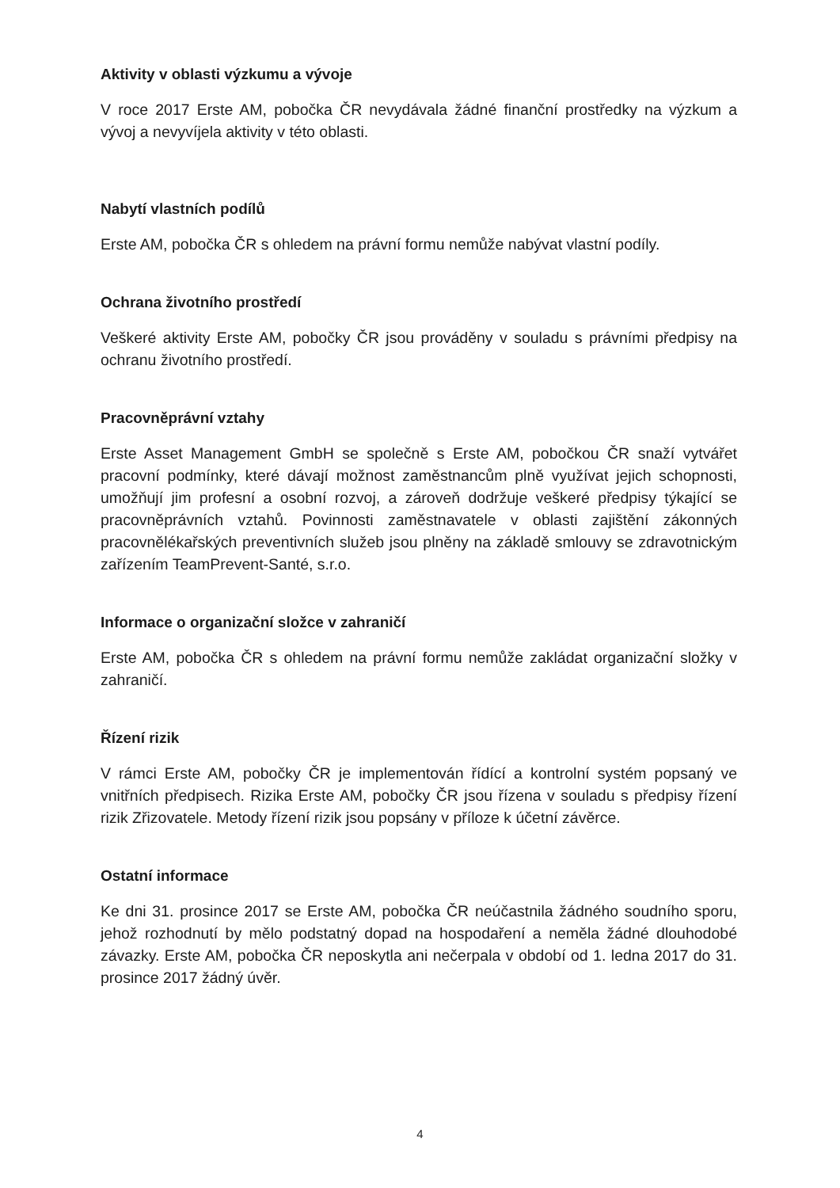Aktivity v oblasti výzkumu a vývoje
V roce 2017 Erste AM, pobočka ČR nevydávala žádné finanční prostředky na výzkum a vývoj a nevyvíjela aktivity v této oblasti.
Nabytí vlastních podílů
Erste AM, pobočka ČR s ohledem na právní formu nemůže nabývat vlastní podíly.
Ochrana životního prostředí
Veškeré aktivity Erste AM, pobočky ČR jsou prováděny v souladu s právními předpisy na ochranu životního prostředí.
Pracovněprávní vztahy
Erste Asset Management GmbH se společně s Erste AM, pobočkou ČR snaží vytvářet pracovní podmínky, které dávají možnost zaměstnancům plně využívat jejich schopnosti, umožňují jim profesní a osobní rozvoj, a zároveň dodržuje veškeré předpisy týkající se pracovněprávních vztahů. Povinnosti zaměstnavatele v oblasti zajištění zákonných pracovnělékařských preventivních služeb jsou plněny na základě smlouvy se zdravotnickým zařízením TeamPrevent-Santé, s.r.o.
Informace o organizační složce v zahraničí
Erste AM, pobočka ČR s ohledem na právní formu nemůže zakládat organizační složky v zahraničí.
Řízení rizik
V rámci Erste AM, pobočky ČR je implementován řídící a kontrolní systém popsaný ve vnitřních předpisech. Rizika Erste AM, pobočky ČR jsou řízena v souladu s předpisy řízení rizik Zřizovatele. Metody řízení rizik jsou popsány v příloze k účetní závěrce.
Ostatní informace
Ke dni 31. prosince 2017 se Erste AM, pobočka ČR neúčastnila žádného soudního sporu, jehož rozhodnutí by mělo podstatný dopad na hospodaření a neměla žádné dlouhodobé závazky. Erste AM, pobočka ČR neposkytla ani nečerpala v období od 1. ledna 2017 do 31. prosince 2017 žádný úvěr.
4